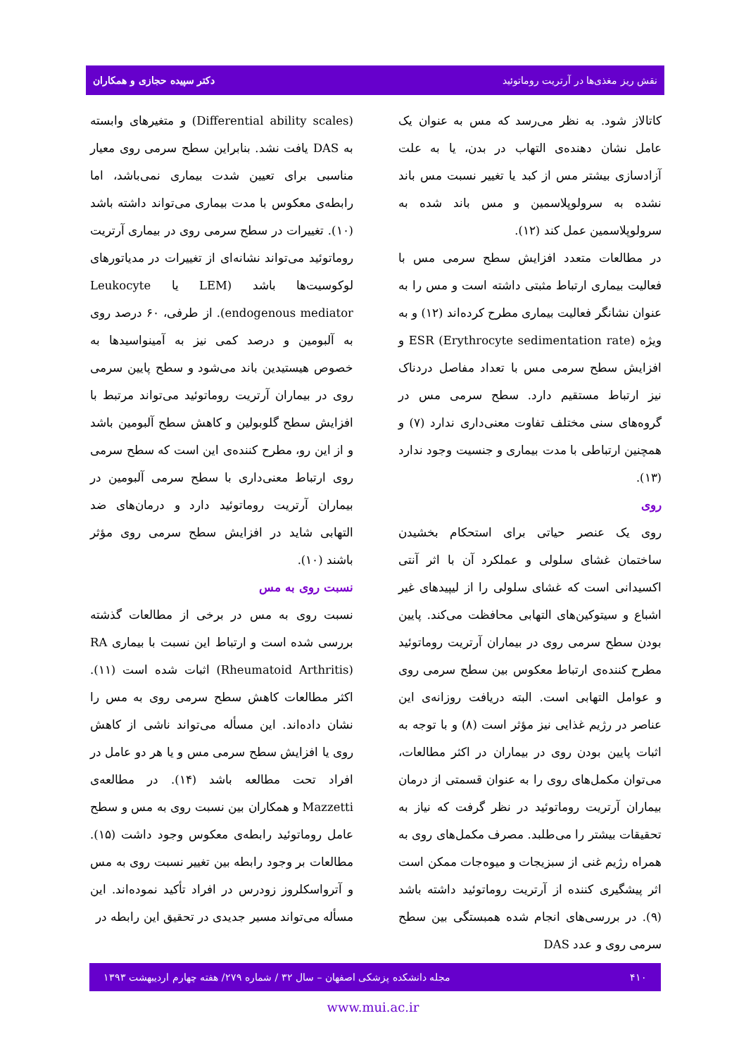نقش ریز مغذی‌ها در آرتریت روماتوئید دکتر سپیده حجازی و همکاران
کاتالاز شود. به نظر می‌رسد که مس به عنوان یک عامل نشان دهنده‌ی التهاب در بدن، یا به علت آزادسازی بیشتر مس از کبد یا تغییر نسبت مس باند نشده به سرولوپلاسمین و مس باند شده به سرولوپلاسمین عمل کند (۱۲).
در مطالعات متعدد افزایش سطح سرمی مس با فعالیت بیماری ارتباط مثبتی داشته است و مس را به عنوان نشانگر فعالیت بیماری مطرح کرده‌اند (۱۲) و به ویژه ESR (Erythrocyte sedimentation rate) و افزایش سطح سرمی مس با تعداد مفاصل دردناک نیز ارتباط مستقیم دارد. سطح سرمی مس در گروه‌های سنی مختلف تفاوت معنی‌داری ندارد (۷) و همچنین ارتباطی با مدت بیماری و جنسیت وجود ندارد (۱۳).
روی
روی یک عنصر حیاتی برای استحکام بخشیدن ساختمان غشای سلولی و عملکرد آن با اثر آنتی اکسیدانی است که غشای سلولی را از لیپیدهای غیر اشباع و سیتوکین‌های التهابی محافظت می‌کند. پایین بودن سطح سرمی روی در بیماران آرتریت روماتوئید مطرح کننده‌ی ارتباط معکوس بین سطح سرمی روی و عوامل التهابی است. البته دریافت روزانه‌ی این عناصر در رژیم غذایی نیز مؤثر است (۸) و با توجه به اثبات پایین بودن روی در بیماران در اکثر مطالعات، می‌توان مکمل‌های روی را به عنوان قسمتی از درمان بیماران آرتریت روماتوئید در نظر گرفت که نیاز به تحقیقات بیشتر را می‌طلبد. مصرف مکمل‌های روی به همراه رژیم غنی از سبزیجات و میوه‌جات ممکن است اثر پیشگیری کننده از آرتریت روماتوئید داشته باشد (۹). در بررسی‌های انجام شده همبستگی بین سطح سرمی روی و عدد DAS
(Differential ability scales) و متغیرهای وابسته به DAS یافت نشد. بنابراین سطح سرمی روی معیار مناسبی برای تعیین شدت بیماری نمی‌باشد، اما رابطه‌ی معکوس با مدت بیماری می‌تواند داشته باشد (۱۰). تغییرات در سطح سرمی روی در بیماری آرتریت روماتوئید می‌تواند نشانه‌ای از تغییرات در مدیاتورهای لوکوسیت‌ها باشد (LEM یا Leukocyte endogenous mediator). از طرفی، ۶۰ درصد روی به آلبومین و درصد کمی نیز به آمینواسیدها به خصوص هیستیدین باند می‌شود و سطح پایین سرمی روی در بیماران آرتریت روماتوئید می‌تواند مرتبط با افزایش سطح گلوبولین و کاهش سطح آلبومین باشد و از این رو، مطرح کننده‌ی این است که سطح سرمی روی ارتباط معنی‌داری با سطح سرمی آلبومین در بیماران آرتریت روماتوئید دارد و درمان‌های ضد التهابی شاید در افزایش سطح سرمی روی مؤثر باشند (۱۰).
نسبت روی به مس
نسبت روی به مس در برخی از مطالعات گذشته بررسی شده است و ارتباط این نسبت با بیماری RA (Rheumatoid Arthritis) اثبات شده است (۱۱). اکثر مطالعات کاهش سطح سرمی روی به مس را نشان داده‌اند. این مسأله می‌تواند ناشی از کاهش روی یا افزایش سطح سرمی مس و یا هر دو عامل در افراد تحت مطالعه باشد (۱۴). در مطالعه‌ی Mazzetti و همکاران بین نسبت روی به مس و سطح عامل روماتوئید رابطه‌ی معکوس وجود داشت (۱۵). مطالعات بر وجود رابطه بین تغییر نسبت روی به مس و آترواسکلروز زودرس در افراد تأکید نموده‌اند. این مسأله می‌تواند مسیر جدیدی در تحقیق این رابطه در
۴۱۰ مجله دانشکده پزشکی اصفهان – سال ۳۲ / شماره ۲۷۹/ هفته چهارم اردیبهشت ۱۳۹۳
www.mui.ac.ir